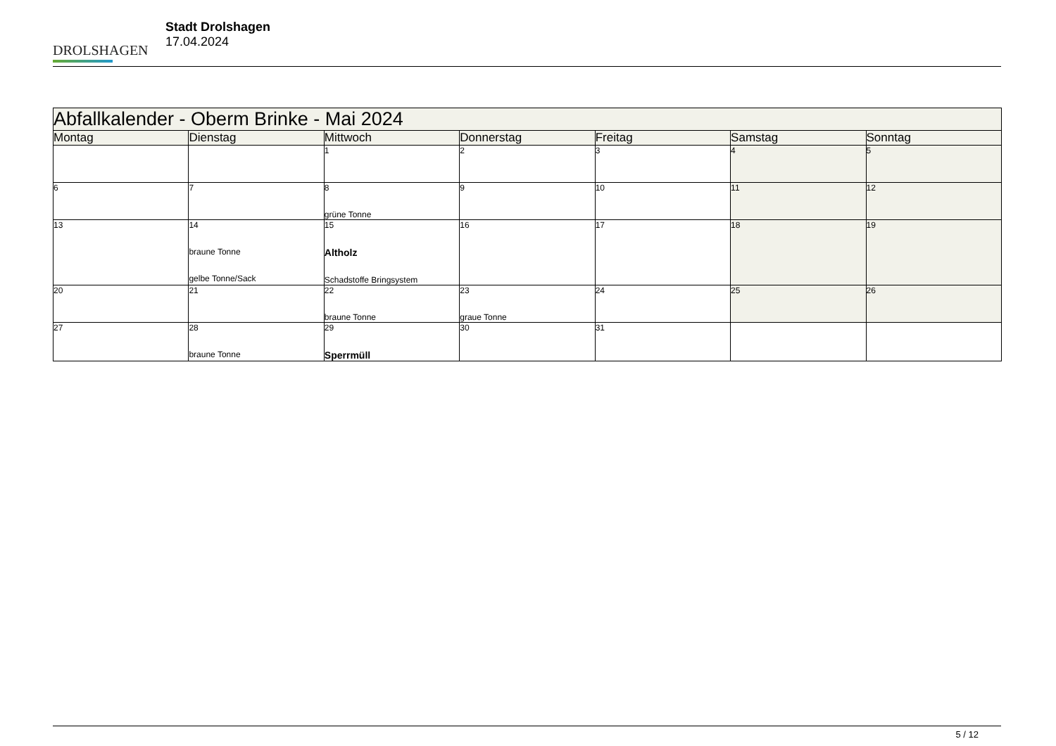DROLSHAGEN
Stadt Drolshagen
17.04.2024
| Abfallkalender - Oberm Brinke - Mai 2024 | | | | | | |
| --- | --- | --- | --- | --- | --- | --- |
| Montag | Dienstag | Mittwoch | Donnerstag | Freitag | Samstag | Sonntag |
| | | 1 | 2 | 3 | 4 | 5 |
| 6 | 7 | 8 grüne Tonne | 9 | 10 | 11 | 12 |
| 13 | 14 braune Tonne gelbe Tonne/Sack | 15 Altholz Schadstoffe Bringsystem | 16 | 17 | 18 | 19 |
| 20 | 21 | 22 braune Tonne | 23 graue Tonne | 24 | 25 | 26 |
| 27 | 28 braune Tonne | 29 Sperrmüll | 30 | 31 | | |
5 / 12